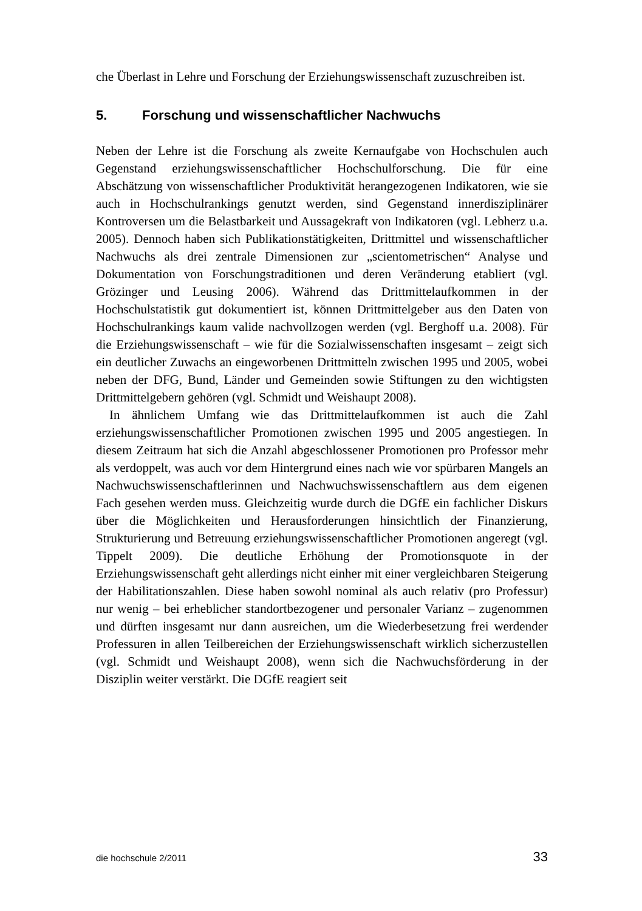che Überlast in Lehre und Forschung der Erziehungswissenschaft zuzuschreiben ist.
5. Forschung und wissenschaftlicher Nachwuchs
Neben der Lehre ist die Forschung als zweite Kernaufgabe von Hochschulen auch Gegenstand erziehungswissenschaftlicher Hochschulforschung. Die für eine Abschätzung von wissenschaftlicher Produktivität herangezogenen Indikatoren, wie sie auch in Hochschulrankings genutzt werden, sind Gegenstand innerdisziplinärer Kontroversen um die Belastbarkeit und Aussagekraft von Indikatoren (vgl. Lebherz u.a. 2005). Dennoch haben sich Publikationstätigkeiten, Drittmittel und wissenschaftlicher Nachwuchs als drei zentrale Dimensionen zur „scientometrischen“ Analyse und Dokumentation von Forschungstraditionen und deren Veränderung etabliert (vgl. Grözinger und Leusing 2006). Während das Drittmittelaufkommen in der Hochschulstatistik gut dokumentiert ist, können Drittmittelgeber aus den Daten von Hochschulrankings kaum valide nachvollzogen werden (vgl. Berghoff u.a. 2008). Für die Erziehungswissenschaft – wie für die Sozialwissenschaften insgesamt – zeigt sich ein deutlicher Zuwachs an eingeworbenen Drittmitteln zwischen 1995 und 2005, wobei neben der DFG, Bund, Länder und Gemeinden sowie Stiftungen zu den wichtigsten Drittmittelgebern gehören (vgl. Schmidt und Weishaupt 2008).
In ähnlichem Umfang wie das Drittmittelaufkommen ist auch die Zahl erziehungswissenschaftlicher Promotionen zwischen 1995 und 2005 angestiegen. In diesem Zeitraum hat sich die Anzahl abgeschlossener Promotionen pro Professor mehr als verdoppelt, was auch vor dem Hintergrund eines nach wie vor spürbaren Mangels an Nachwuchswissenschaftlerinnen und Nachwuchswissenschaftlern aus dem eigenen Fach gesehen werden muss. Gleichzeitig wurde durch die DGfE ein fachlicher Diskurs über die Möglichkeiten und Herausforderungen hinsichtlich der Finanzierung, Strukturierung und Betreuung erziehungswissenschaftlicher Promotionen angeregt (vgl. Tippelt 2009). Die deutliche Erhöhung der Promotionsquote in der Erziehungswissenschaft geht allerdings nicht einher mit einer vergleichbaren Steigerung der Habilitationszahlen. Diese haben sowohl nominal als auch relativ (pro Professur) nur wenig – bei erheblicher standortbezogener und personaler Varianz – zugenommen und dürften insgesamt nur dann ausreichen, um die Wiederbesetzung frei werdender Professuren in allen Teilbereichen der Erziehungswissenschaft wirklich sicherzustellen (vgl. Schmidt und Weishaupt 2008), wenn sich die Nachwuchsförderung in der Disziplin weiter verstärkt. Die DGfE reagiert seit
die hochschule 2/2011 33